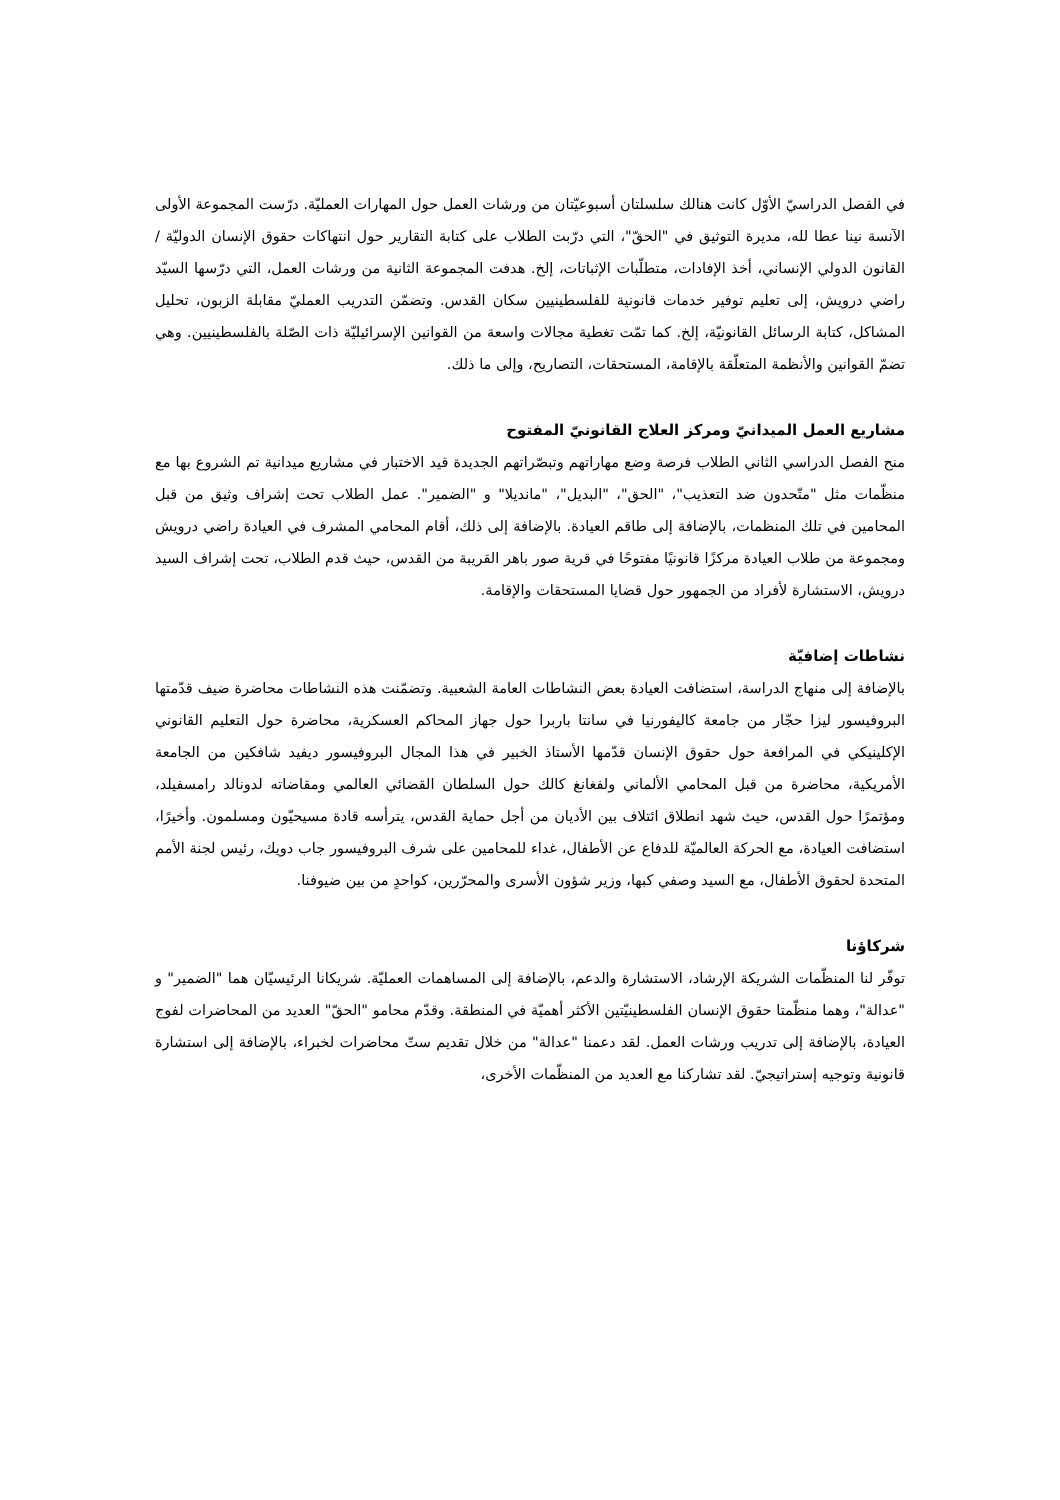في الفصل الدراسيّ الأوّل كانت هنالك سلسلتان أسبوعيّتان من ورشات العمل حول المهارات العمليّة. درّست المجموعة الأولى الآنسة نينا عطا لله، مديرة التوثيق في "الحقّ"، التي درّبت الطلاب على كتابة التقارير حول انتهاكات حقوق الإنسان الدوليّة / القانون الدولي الإنساني، أخذ الإفادات، متطلّبات الإثباتات، إلخ. هدفت المجموعة الثانية من ورشات العمل، التي درّسها السيّد راضي درويش، إلى تعليم توفير خدمات قانونية للفلسطينيين سكان القدس. وتضمّن التدريب العمليّ مقابلة الزبون، تحليل المشاكل، كتابة الرسائل القانونيّة، إلخ. كما تمّت تغطية مجالات واسعة من القوانين الإسرائيليّة ذات الصّلة بالفلسطينيين. وهي تضمّ القوانين والأنظمة المتعلّقة بالإقامة، المستحقات، التصاريح، وإلى ما ذلك.
مشاريع العمل الميدانيّ ومركز العلاج القانونيّ المفتوح
منح الفصل الدراسي الثاني الطلاب فرصة وضع مهاراتهم وتبصّراتهم الجديدة قيد الاختبار في مشاريع ميدانية تم الشروع بها مع منظّمات مثل "متّحدون ضد التعذيب"، "الحق"، "البديل"، "مانديلا" و "الضمير". عمل الطلاب تحت إشراف وثيق من قبل المحامين في تلك المنظمات، بالإضافة إلى طاقم العيادة. بالإضافة إلى ذلك، أقام المحامي المشرف في العيادة راضي درويش ومجموعة من طلاب العيادة مركزًا قانونيًا مفتوحًا في قرية صور باهر القريبة من القدس، حيث قدم الطلاب، تحت إشراف السيد درويش، الاستشارة لأفراد من الجمهور حول قضايا المستحقات والإقامة.
نشاطات إضافيّة
بالإضافة إلى منهاج الدراسة، استضافت العيادة بعض النشاطات العامة الشعبية. وتضمّنت هذه النشاطات محاضرة ضيف قدّمتها البروفيسور ليزا حجّار من جامعة كاليفورنيا في سانتا باربرا حول جهاز المحاكم العسكرية، محاضرة حول التعليم القانوني الإكلينيكي في المرافعة حول حقوق الإنسان قدّمها الأستاذ الخبير في هذا المجال البروفيسور ديفيد شافكين من الجامعة الأمريكية، محاضرة من قبل المحامي الألماني ولفغانغ كالك حول السلطان القضائي العالمي ومقاضاته لدونالد رامسفيلد، ومؤتمرًا حول القدس، حيث شهد انطلاق ائتلاف بين الأديان من أجل حماية القدس، يترأسه قادة مسيحيّون ومسلمون. وأخيرًا، استضافت العيادة، مع الحركة العالميّة للدفاع عن الأطفال، غداء للمحامين على شرف البروفيسور جاب دويك، رئيس لجنة الأمم المتحدة لحقوق الأطفال، مع السيد وصفي كبها، وزير شؤون الأسرى والمحرّرين، كواحدٍ من بين ضيوفنا.
شركاؤنا
توفّر لنا المنظّمات الشريكة الإرشاد، الاستشارة والدعم، بالإضافة إلى المساهمات العمليّة. شريكانا الرئيسيّان هما "الضمير" و "عدالة"، وهما منظّمتا حقوق الإنسان الفلسطينيّتين الأكثر أهميّة في المنطقة. وقدّم محامو "الحقّ" العديد من المحاضرات لفوج العيادة، بالإضافة إلى تدريب ورشات العمل. لقد دعمنا "عدالة" من خلال تقديم ستّ محاضرات لخبراء، بالإضافة إلى استشارة قانونية وتوجيه إستراتيجيّ. لقد تشاركنا مع العديد من المنظّمات الأخرى،